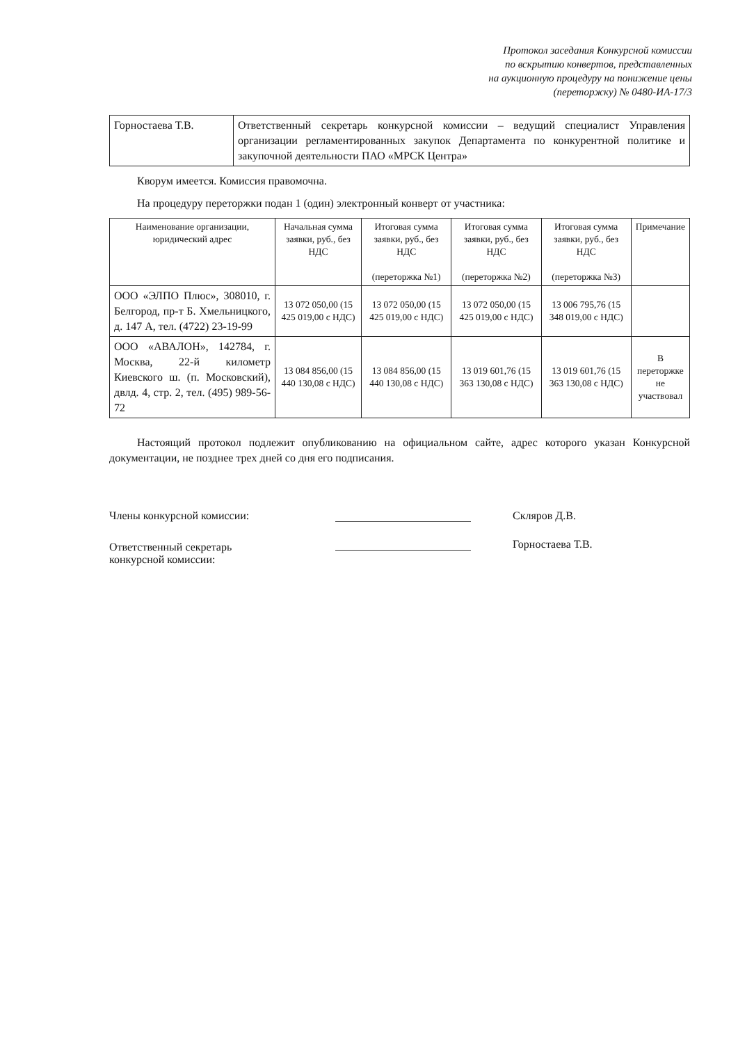Протокол заседания Конкурсной комиссии
по вскрытию конвертов, представленных
на аукционную процедуру на понижение цены
(переторжку) № 0480-ИА-17/3
| Горностаева Т.В. | Ответственный секретарь конкурсной комиссии – ведущий специалист Управления организации регламентированных закупок Департамента по конкурентной политике и закупочной деятельности ПАО «МРСК Центра» |
Кворум имеется. Комиссия правомочна.
На процедуру переторжки подан 1 (один) электронный конверт от участника:
| Наименование организации, юридический адрес | Начальная сумма заявки, руб., без НДС | Итоговая сумма заявки, руб., без НДС (переторжка №1) | Итоговая сумма заявки, руб., без НДС (переторжка №2) | Итоговая сумма заявки, руб., без НДС (переторжка №3) | Примечание |
| --- | --- | --- | --- | --- | --- |
| ООО «ЭЛПО Плюс», 308010, г. Белгород, пр-т Б. Хмельницкого, д. 147 А, тел. (4722) 23-19-99 | 13 072 050,00 (15 425 019,00 с НДС) | 13 072 050,00 (15 425 019,00 с НДС) | 13 072 050,00 (15 425 019,00 с НДС) | 13 006 795,76 (15 348 019,00 с НДС) | |
| ООО «АВАЛОН», 142784, г. Москва, 22-й километр Киевского ш. (п. Московский), двлд. 4, стр. 2, тел. (495) 989-56-72 | 13 084 856,00 (15 440 130,08 с НДС) | 13 084 856,00 (15 440 130,08 с НДС) | 13 019 601,76 (15 363 130,08 с НДС) | 13 019 601,76 (15 363 130,08 с НДС) | В переторжке не участвовал |
Настоящий протокол подлежит опубликованию на официальном сайте, адрес которого указан Конкурсной документации, не позднее трех дней со дня его подписания.
Члены конкурсной комиссии:
Скляров Д.В.
Ответственный секретарь
конкурсной комиссии:
Горностаева Т.В.